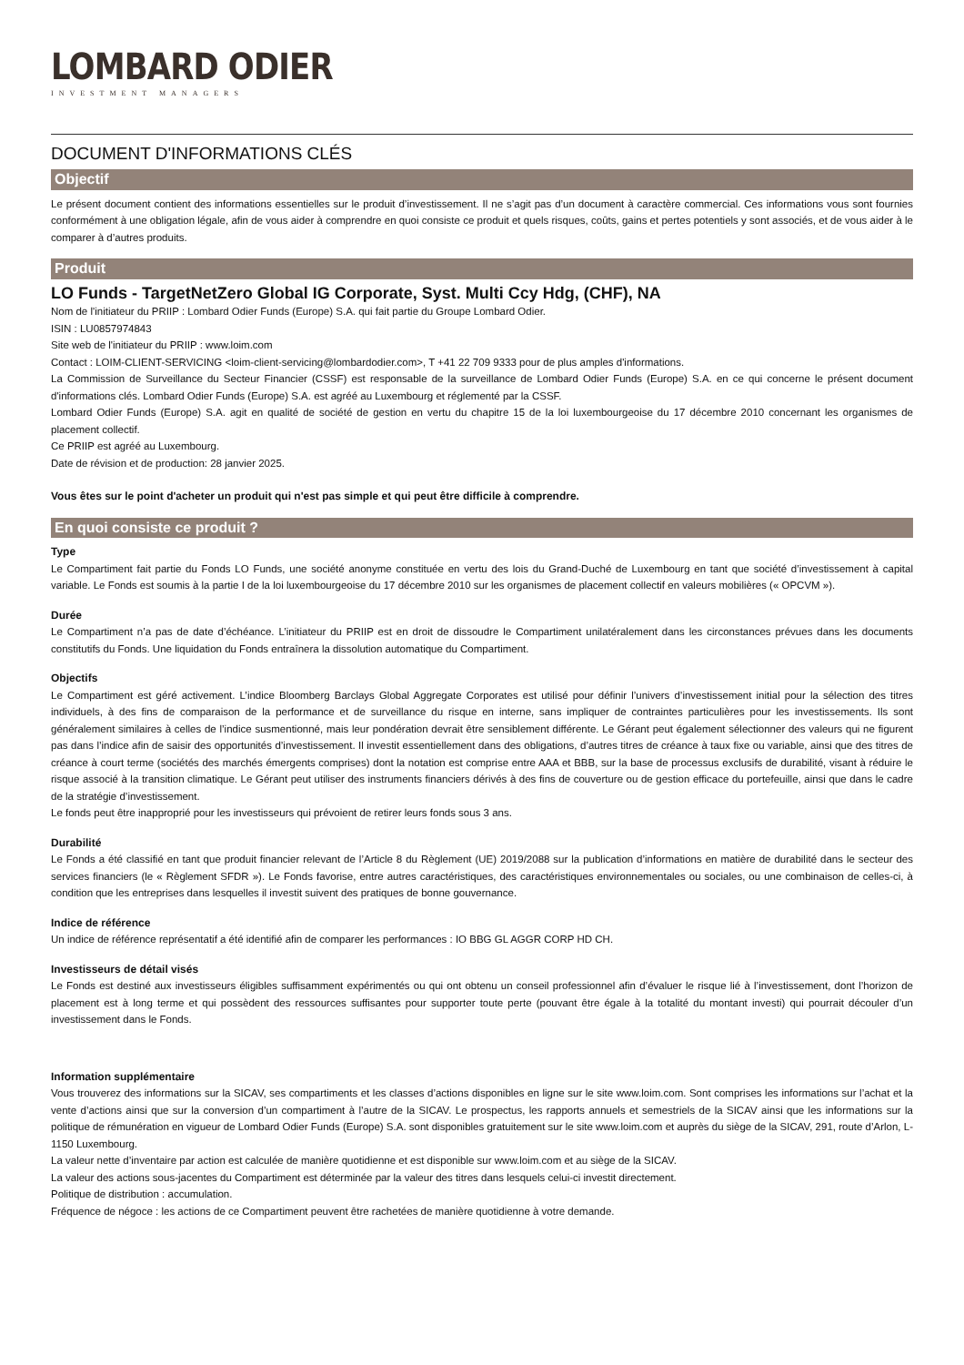LOMBARD ODIER
INVESTMENT MANAGERS
DOCUMENT D'INFORMATIONS CLÉS
Objectif
Le présent document contient des informations essentielles sur le produit d’investissement. Il ne s’agit pas d’un document à caractère commercial. Ces informations vous sont fournies conformément à une obligation légale, afin de vous aider à comprendre en quoi consiste ce produit et quels risques, coûts, gains et pertes potentiels y sont associés, et de vous aider à le comparer à d’autres produits.
Produit
LO Funds - TargetNetZero Global IG Corporate, Syst. Multi Ccy Hdg, (CHF), NA
Nom de l'initiateur du PRIIP : Lombard Odier Funds (Europe) S.A. qui fait partie du Groupe Lombard Odier.
ISIN : LU0857974843
Site web de l'initiateur du PRIIP : www.loim.com
Contact : LOIM-CLIENT-SERVICING <loim-client-servicing@lombardodier.com>, T +41 22 709 9333 pour de plus amples d'informations.
La Commission de Surveillance du Secteur Financier (CSSF) est responsable de la surveillance de Lombard Odier Funds (Europe) S.A. en ce qui concerne le présent document d'informations clés. Lombard Odier Funds (Europe) S.A. est agréé au Luxembourg et réglementé par la CSSF.
Lombard Odier Funds (Europe) S.A. agit en qualité de société de gestion en vertu du chapitre 15 de la loi luxembourgeoise du 17 décembre 2010 concernant les organismes de placement collectif.
Ce PRIIP est agréé au Luxembourg.
Date de révision et de production: 28 janvier 2025.
Vous êtes sur le point d'acheter un produit qui n'est pas simple et qui peut être difficile à comprendre.
En quoi consiste ce produit ?
Type
Le Compartiment fait partie du Fonds LO Funds, une société anonyme constituée en vertu des lois du Grand-Duché de Luxembourg en tant que société d’investissement à capital variable. Le Fonds est soumis à la partie I de la loi luxembourgeoise du 17 décembre 2010 sur les organismes de placement collectif en valeurs mobilières (« OPCVM »).
Durée
Le Compartiment n’a pas de date d’échéance. L’initiateur du PRIIP est en droit de dissoudre le Compartiment unilatéralement dans les circonstances prévues dans les documents constitutifs du Fonds. Une liquidation du Fonds entraînera la dissolution automatique du Compartiment.
Objectifs
Le Compartiment est géré activement. L’indice Bloomberg Barclays Global Aggregate Corporates est utilisé pour définir l’univers d’investissement initial pour la sélection des titres individuels, à des fins de comparaison de la performance et de surveillance du risque en interne, sans impliquer de contraintes particulières pour les investissements. Ils sont généralement similaires à celles de l’indice susmentionné, mais leur pondération devrait être sensiblement différente. Le Gérant peut également sélectionner des valeurs qui ne figurent pas dans l’indice afin de saisir des opportunités d’investissement. Il investit essentiellement dans des obligations, d’autres titres de créance à taux fixe ou variable, ainsi que des titres de créance à court terme (sociétés des marchés émergents comprises) dont la notation est comprise entre AAA et BBB, sur la base de processus exclusifs de durabilité, visant à réduire le risque associé à la transition climatique. Le Gérant peut utiliser des instruments financiers dérivés à des fins de couverture ou de gestion efficace du portefeuille, ainsi que dans le cadre de la stratégie d’investissement.
Le fonds peut être inapproprié pour les investisseurs qui prévoient de retirer leurs fonds sous 3 ans.
Durabilité
Le Fonds a été classifié en tant que produit financier relevant de l’Article 8 du Règlement (UE) 2019/2088 sur la publication d’informations en matière de durabilité dans le secteur des services financiers (le « Règlement SFDR »). Le Fonds favorise, entre autres caractéristiques, des caractéristiques environnementales ou sociales, ou une combinaison de celles-ci, à condition que les entreprises dans lesquelles il investit suivent des pratiques de bonne gouvernance.
Indice de référence
Un indice de référence représentatif a été identifié afin de comparer les performances : IO BBG GL AGGR CORP HD CH.
Investisseurs de détail visés
Le Fonds est destiné aux investisseurs éligibles suffisamment expérimentés ou qui ont obtenu un conseil professionnel afin d’évaluer le risque lié à l’investissement, dont l’horizon de placement est à long terme et qui possèdent des ressources suffisantes pour supporter toute perte (pouvant être égale à la totalité du montant investi) qui pourrait découler d’un investissement dans le Fonds.
Information supplémentaire
Vous trouverez des informations sur la SICAV, ses compartiments et les classes d’actions disponibles en ligne sur le site www.loim.com. Sont comprises les informations sur l’achat et la vente d’actions ainsi que sur la conversion d’un compartiment à l’autre de la SICAV. Le prospectus, les rapports annuels et semestriels de la SICAV ainsi que les informations sur la politique de rémunération en vigueur de Lombard Odier Funds (Europe) S.A. sont disponibles gratuitement sur le site www.loim.com et auprès du siège de la SICAV, 291, route d’Arlon, L-1150 Luxembourg.
La valeur nette d’inventaire par action est calculée de manière quotidienne et est disponible sur www.loim.com et au siège de la SICAV.
La valeur des actions sous-jacentes du Compartiment est déterminée par la valeur des titres dans lesquels celui-ci investit directement.
Politique de distribution : accumulation.
Fréquence de négoce : les actions de ce Compartiment peuvent être rachetées de manière quotidienne à votre demande.